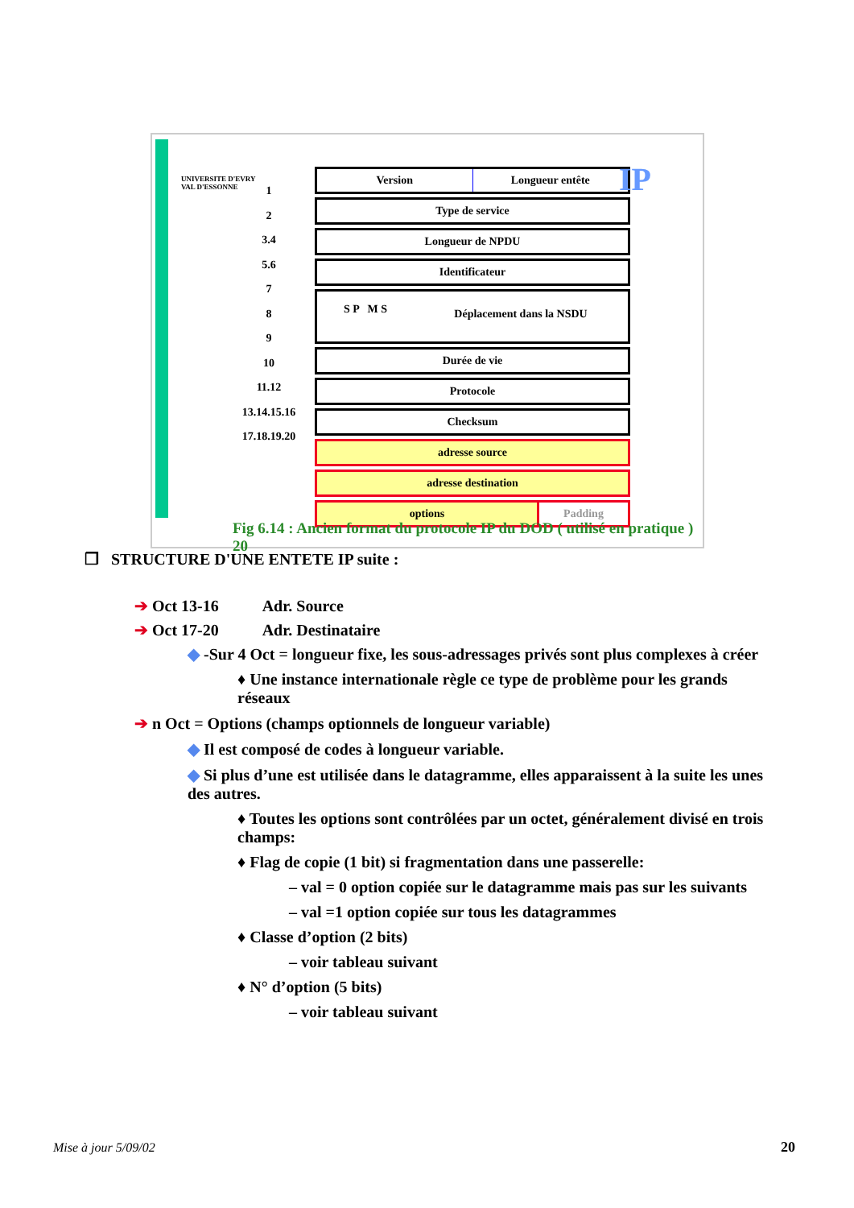UNIVERSITE D'EVRY
VAL D'ESSONNE
1
2
3.4
5.6
7
8
9
10
11.12
13.14.15.16
17.18.19.20
Version Longueur entête
Type de service
Longueur de NPDU
Identificateur
S P M S Déplacement dans la NSDU
Durée de vie
Protocole
Checksum
adresse source
adresse destination
options Padding
IP
Fig 6.14 : Ancien format du protocole IP du DOD ( utilisé en pratique ) 20
❐ STRUCTURE D'UNE ENTETE IP suite :
➔ Oct 13-16 Adr. Source
➔ Oct 17-20 Adr. Destinataire
◆ -Sur 4 Oct = longueur fixe, les sous-adressages privés sont plus complexes à créer
♦ Une instance internationale règle ce type de problème pour les grands réseaux
➔ n Oct = Options (champs optionnels de longueur variable)
◆ Il est composé de codes à longueur variable.
◆ Si plus d’une est utilisée dans le datagramme, elles apparaissent à la suite les unes des autres.
♦ Toutes les options sont contrôlées par un octet, généralement divisé en trois champs:
♦ Flag de copie (1 bit) si fragmentation dans une passerelle:
– val = 0 option copiée sur le datagramme mais pas sur les suivants
– val =1 option copiée sur tous les datagrammes
♦ Classe d’option (2 bits)
– voir tableau suivant
♦ N° d’option (5 bits)
– voir tableau suivant
Mise à jour 5/09/02 20